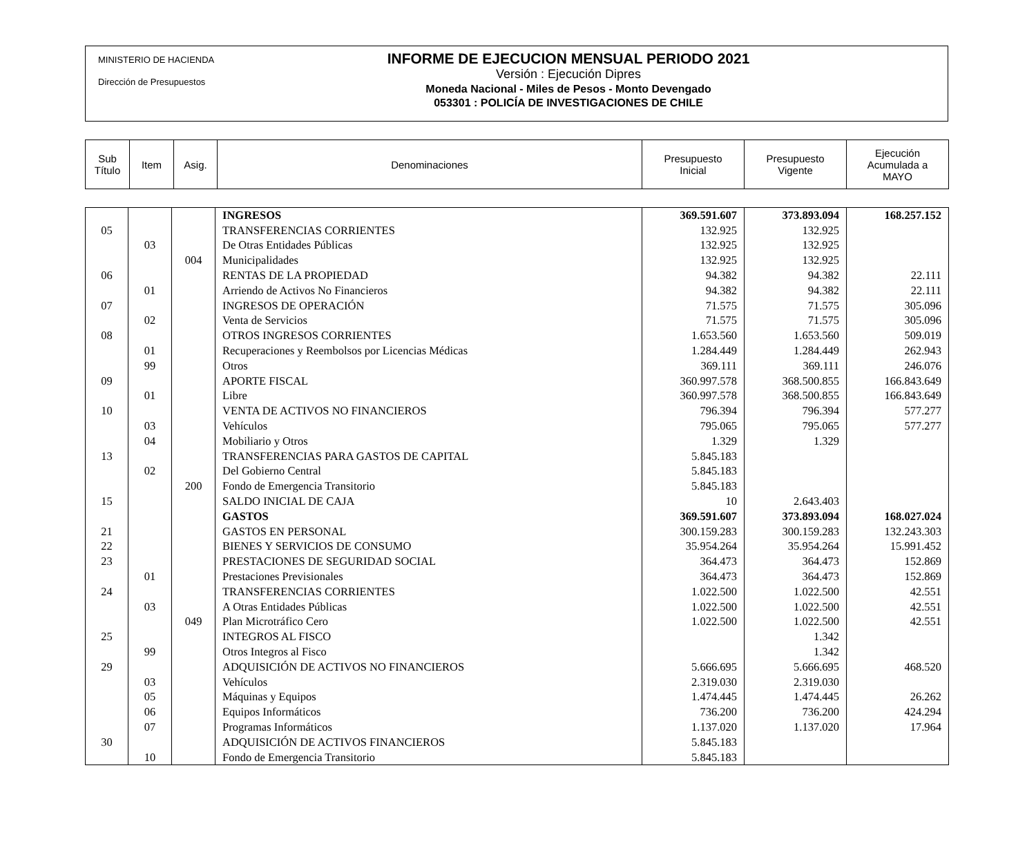MINISTERIO DE HACIENDA
Dirección de Presupuestos
INFORME DE EJECUCION MENSUAL PERIODO 2021
Versión : Ejecución Dipres
Moneda Nacional - Miles de Pesos - Monto Devengado
053301 : POLICÍA DE INVESTIGACIONES DE CHILE
| Sub Título | Item | Asig. | Denominaciones | Presupuesto Inicial | Presupuesto Vigente | Ejecución Acumulada a MAYO |
| | | | INGRESOS | 369.591.607 | 373.893.094 | 168.257.152 |
| 05 | | | TRANSFERENCIAS CORRIENTES | 132.925 | 132.925 | |
| | 03 | | De Otras Entidades Públicas | 132.925 | 132.925 | |
| | | 004 | Municipalidades | 132.925 | 132.925 | |
| 06 | | | RENTAS DE LA PROPIEDAD | 94.382 | 94.382 | 22.111 |
| | 01 | | Arriendo de Activos No Financieros | 94.382 | 94.382 | 22.111 |
| 07 | | | INGRESOS DE OPERACIÓN | 71.575 | 71.575 | 305.096 |
| | 02 | | Venta de Servicios | 71.575 | 71.575 | 305.096 |
| 08 | | | OTROS INGRESOS CORRIENTES | 1.653.560 | 1.653.560 | 509.019 |
| | 01 | | Recuperaciones y Reembolsos por Licencias Médicas | 1.284.449 | 1.284.449 | 262.943 |
| | 99 | | Otros | 369.111 | 369.111 | 246.076 |
| 09 | | | APORTE FISCAL | 360.997.578 | 368.500.855 | 166.843.649 |
| | 01 | | Libre | 360.997.578 | 368.500.855 | 166.843.649 |
| 10 | | | VENTA DE ACTIVOS NO FINANCIEROS | 796.394 | 796.394 | 577.277 |
| | 03 | | Vehículos | 795.065 | 795.065 | 577.277 |
| | 04 | | Mobiliario y Otros | 1.329 | 1.329 | |
| 13 | | | TRANSFERENCIAS PARA GASTOS DE CAPITAL | 5.845.183 | | |
| | 02 | | Del Gobierno Central | 5.845.183 | | |
| | | 200 | Fondo de Emergencia Transitorio | 5.845.183 | | |
| 15 | | | SALDO INICIAL DE CAJA | 10 | 2.643.403 | |
| | | | GASTOS | 369.591.607 | 373.893.094 | 168.027.024 |
| 21 | | | GASTOS EN PERSONAL | 300.159.283 | 300.159.283 | 132.243.303 |
| 22 | | | BIENES Y SERVICIOS DE CONSUMO | 35.954.264 | 35.954.264 | 15.991.452 |
| 23 | | | PRESTACIONES DE SEGURIDAD SOCIAL | 364.473 | 364.473 | 152.869 |
| | 01 | | Prestaciones Previsionales | 364.473 | 364.473 | 152.869 |
| 24 | | | TRANSFERENCIAS CORRIENTES | 1.022.500 | 1.022.500 | 42.551 |
| | 03 | | A Otras Entidades Públicas | 1.022.500 | 1.022.500 | 42.551 |
| | | 049 | Plan Microtráfico Cero | 1.022.500 | 1.022.500 | 42.551 |
| 25 | | | INTEGROS AL FISCO | | 1.342 | |
| | 99 | | Otros Integros al Fisco | | 1.342 | |
| 29 | | | ADQUISICIÓN DE ACTIVOS NO FINANCIEROS | 5.666.695 | 5.666.695 | 468.520 |
| | 03 | | Vehículos | 2.319.030 | 2.319.030 | |
| | 05 | | Máquinas y Equipos | 1.474.445 | 1.474.445 | 26.262 |
| | 06 | | Equipos Informáticos | 736.200 | 736.200 | 424.294 |
| | 07 | | Programas Informáticos | 1.137.020 | 1.137.020 | 17.964 |
| 30 | | | ADQUISICIÓN DE ACTIVOS FINANCIEROS | 5.845.183 | | |
| | 10 | | Fondo de Emergencia Transitorio | 5.845.183 | | |